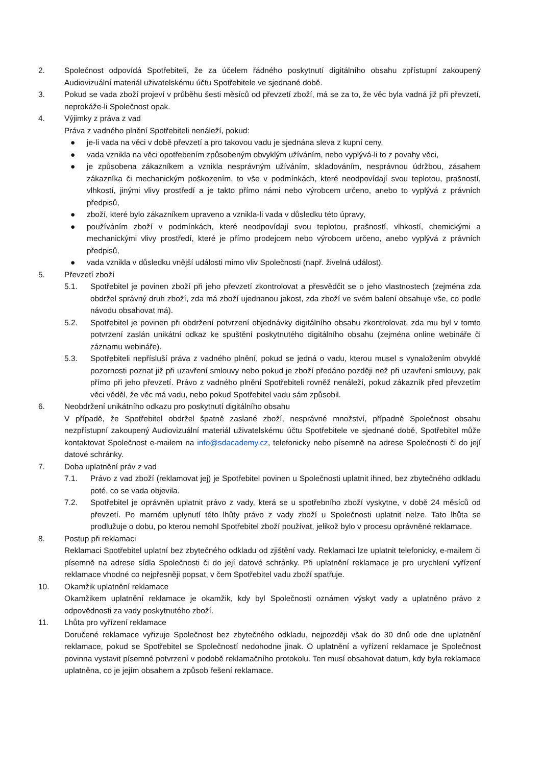2. Společnost odpovídá Spotřebiteli, že za účelem řádného poskytnutí digitálního obsahu zpřístupní zakoupený Audiovizuální materiál uživatelskému účtu Spotřebitele ve sjednané době.
3. Pokud se vada zboží projeví v průběhu šesti měsíců od převzetí zboží, má se za to, že věc byla vadná již při převzetí, neprokáže-li Společnost opak.
4. Výjimky z práva z vad
Práva z vadného plnění Spotřebiteli nenáleží, pokud:
● je-li vada na věci v době převzetí a pro takovou vadu je sjednána sleva z kupní ceny,
● vada vznikla na věci opotřebením způsobeným obvyklým užíváním, nebo vyplývá-li to z povahy věci,
● je způsobena zákazníkem a vznikla nesprávným užíváním, skladováním, nesprávnou údržbou, zásahem zákazníka či mechanickým poškozením, to vše v podmínkách, které neodpovídají svou teplotou, prašností, vlhkostí, jinými vlivy prostředí a je takto přímo námi nebo výrobcem určeno, anebo to vyplývá z právních předpisů,
● zboží, které bylo zákazníkem upraveno a vznikla-li vada v důsledku této úpravy,
● používáním zboží v podmínkách, které neodpovídají svou teplotou, prašností, vlhkostí, chemickými a mechanickými vlivy prostředí, které je přímo prodejcem nebo výrobcem určeno, anebo vyplývá z právních předpisů,
● vada vznikla v důsledku vnější události mimo vliv Společnosti (např. živelná událost).
5. Převzetí zboží
5.1. Spotřebitel je povinen zboží při jeho převzetí zkontrolovat a přesvědčit se o jeho vlastnostech (zejména zda obdržel správný druh zboží, zda má zboží ujednanou jakost, zda zboží ve svém balení obsahuje vše, co podle návodu obsahovat má).
5.2. Spotřebitel je povinen při obdržení potvrzení objednávky digitálního obsahu zkontrolovat, zda mu byl v tomto potvrzení zaslán unikátní odkaz ke spuštění poskytnutého digitálního obsahu (zejména online webináře či záznamu webináře).
5.3. Spotřebiteli nepřísluší práva z vadného plnění, pokud se jedná o vadu, kterou musel s vynaložením obvyklé pozornosti poznat již při uzavření smlouvy nebo pokud je zboží předáno později než při uzavření smlouvy, pak přímo při jeho převzetí. Právo z vadného plnění Spotřebiteli rovněž nenáleží, pokud zákazník před převzetím věci věděl, že věc má vadu, nebo pokud Spotřebitel vadu sám způsobil.
6. Neobdržení unikátního odkazu pro poskytnutí digitálního obsahu
V případě, že Spotřebitel obdržel špatně zaslané zboží, nesprávné množství, případně Společnost obsahu nezpřístupní zakoupený Audiovizuální materiál uživatelskému účtu Spotřebitele ve sjednané době, Spotřebitel může kontaktovat Společnost e-mailem na info@sdacademy.cz, telefonicky nebo písemně na adrese Společnosti či do její datové schránky.
7. Doba uplatnění práv z vad
7.1. Právo z vad zboží (reklamovat jej) je Spotřebitel povinen u Společnosti uplatnit ihned, bez zbytečného odkladu poté, co se vada objevila.
7.2. Spotřebitel je oprávněn uplatnit právo z vady, která se u spotřebního zboží vyskytne, v době 24 měsíců od převzetí. Po marném uplynutí této lhůty právo z vady zboží u Společnosti uplatnit nelze. Tato lhůta se prodlužuje o dobu, po kterou nemohl Spotřebitel zboží používat, jelikož bylo v procesu oprávněné reklamace.
8. Postup při reklamaci
Reklamaci Spotřebitel uplatní bez zbytečného odkladu od zjištění vady. Reklamaci lze uplatnit telefonicky, e-mailem či písemně na adrese sídla Společnosti či do její datové schránky. Při uplatnění reklamace je pro urychlení vyřízení reklamace vhodné co nejpřesněji popsat, v čem Spotřebitel vadu zboží spatřuje.
10. Okamžik uplatnění reklamace
Okamžikem uplatnění reklamace je okamžik, kdy byl Společnosti oznámen výskyt vady a uplatněno právo z odpovědnosti za vady poskytnutého zboží.
11. Lhůta pro vyřízení reklamace
Doručené reklamace vyřizuje Společnost bez zbytečného odkladu, nejpozději však do 30 dnů ode dne uplatnění reklamace, pokud se Spotřebitel se Společností nedohodne jinak. O uplatnění a vyřízení reklamace je Společnost povinna vystavit písemné potvrzení v podobě reklamačního protokolu. Ten musí obsahovat datum, kdy byla reklamace uplatněna, co je jejím obsahem a způsob řešení reklamace.